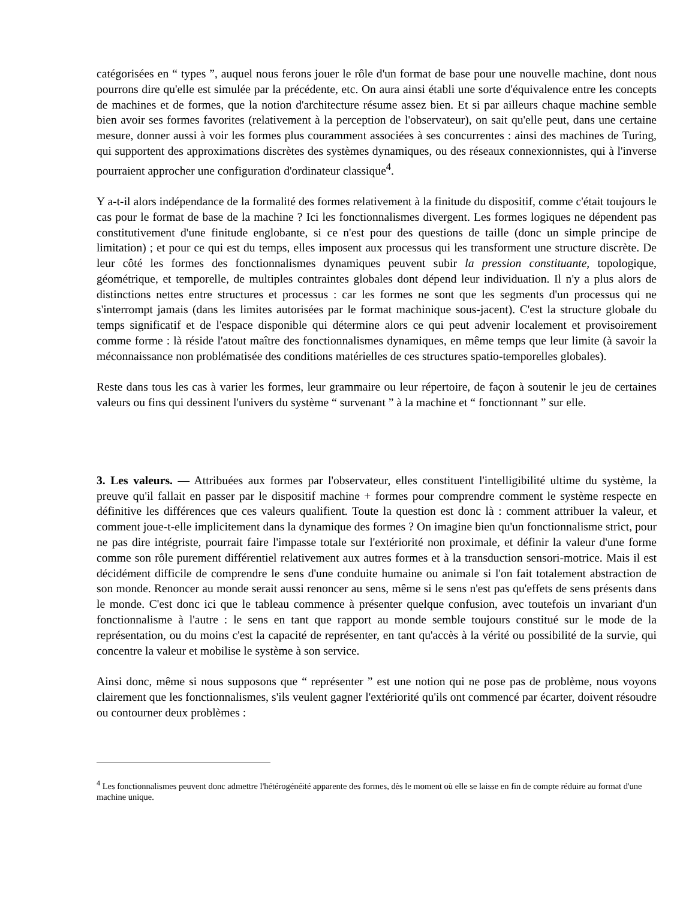catégorisées en “ types ”, auquel nous ferons jouer le rôle d'un format de base pour une nouvelle machine, dont nous pourrons dire qu'elle est simulée par la précédente, etc. On aura ainsi établi une sorte d'équivalence entre les concepts de machines et de formes, que la notion d'architecture résume assez bien. Et si par ailleurs chaque machine semble bien avoir ses formes favorites (relativement à la perception de l'observateur), on sait qu'elle peut, dans une certaine mesure, donner aussi à voir les formes plus couramment associées à ses concurrentes : ainsi des machines de Turing, qui supportent des approximations discrètes des systèmes dynamiques, ou des réseaux connexionnistes, qui à l'inverse pourraient approcher une configuration d'ordinateur classique<sup>4</sup>.
Y a-t-il alors indépendance de la formalité des formes relativement à la finitude du dispositif, comme c'était toujours le cas pour le format de base de la machine ? Ici les fonctionnalismes divergent. Les formes logiques ne dépendent pas constitutivement d'une finitude englobante, si ce n'est pour des questions de taille (donc un simple principe de limitation) ; et pour ce qui est du temps, elles imposent aux processus qui les transforment une structure discrète. De leur côté les formes des fonctionnalismes dynamiques peuvent subir la pression constituante, topologique, géométrique, et temporelle, de multiples contraintes globales dont dépend leur individuation. Il n'y a plus alors de distinctions nettes entre structures et processus : car les formes ne sont que les segments d'un processus qui ne s'interrompt jamais (dans les limites autorisées par le format machinique sous-jacent). C'est la structure globale du temps significatif et de l'espace disponible qui détermine alors ce qui peut advenir localement et provisoirement comme forme : là réside l'atout maître des fonctionnalismes dynamiques, en même temps que leur limite (à savoir la méconnaissance non problématisée des conditions matérielles de ces structures spatio-temporelles globales).
Reste dans tous les cas à varier les formes, leur grammaire ou leur répertoire, de façon à soutenir le jeu de certaines valeurs ou fins qui dessinent l'univers du système “ survenant ” à la machine et “ fonctionnant ” sur elle.
3. Les valeurs. — Attribuées aux formes par l'observateur, elles constituent l'intelligibilité ultime du système, la preuve qu'il fallait en passer par le dispositif machine + formes pour comprendre comment le système respecte en définitive les différences que ces valeurs qualifient. Toute la question est donc là : comment attribuer la valeur, et comment joue-t-elle implicitement dans la dynamique des formes ? On imagine bien qu'un fonctionnalisme strict, pour ne pas dire intégriste, pourrait faire l'impasse totale sur l'extériorité non proximale, et définir la valeur d'une forme comme son rôle purement différentiel relativement aux autres formes et à la transduction sensori-motrice. Mais il est décidément difficile de comprendre le sens d'une conduite humaine ou animale si l'on fait totalement abstraction de son monde. Renoncer au monde serait aussi renoncer au sens, même si le sens n'est pas qu'effets de sens présents dans le monde. C'est donc ici que le tableau commence à présenter quelque confusion, avec toutefois un invariant d'un fonctionnalisme à l'autre : le sens en tant que rapport au monde semble toujours constitué sur le mode de la représentation, ou du moins c'est la capacité de représenter, en tant qu'accès à la vérité ou possibilité de la survie, qui concentre la valeur et mobilise le système à son service.
Ainsi donc, même si nous supposons que “ représenter ” est une notion qui ne pose pas de problème, nous voyons clairement que les fonctionnalismes, s'ils veulent gagner l'extériorité qu'ils ont commencé par écarter, doivent résoudre ou contourner deux problèmes :
<sup>4</sup> Les fonctionnalismes peuvent donc admettre l'hétérogénéité apparente des formes, dès le moment où elle se laisse en fin de compte réduire au format d'une machine unique.